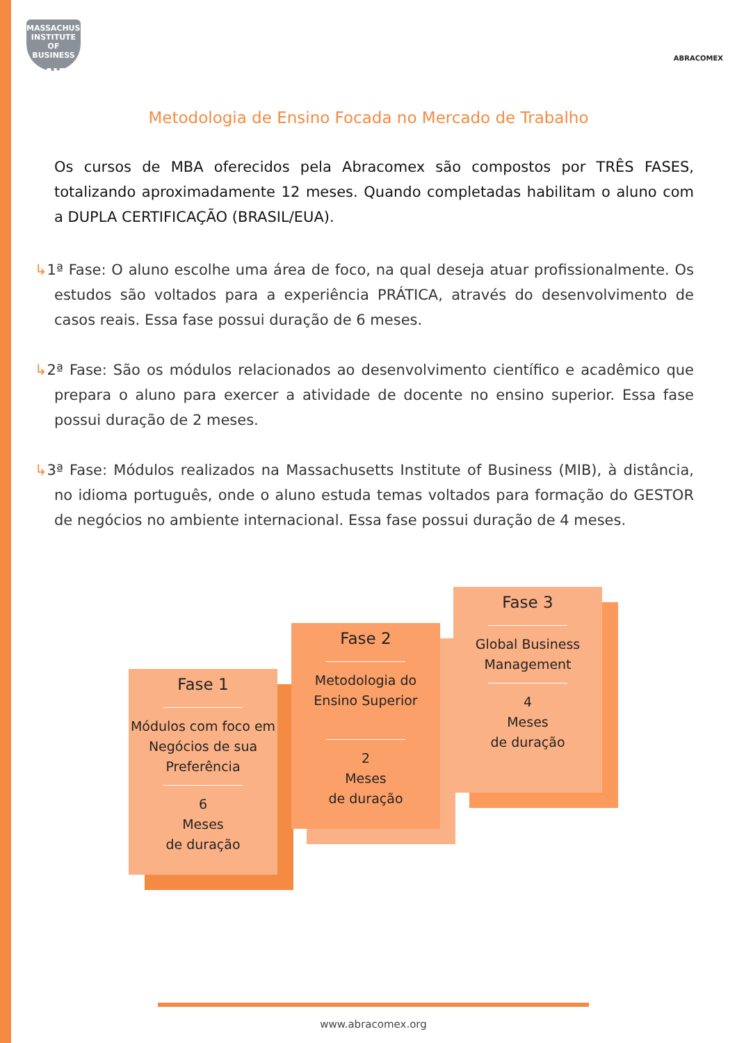MASSACHUSETTS INSTITUTE OF BUSINESS
MIB
ABRACOMEX
Metodologia de Ensino Focada no Mercado de Trabalho
Os cursos de MBA oferecidos pela Abracomex são compostos por TRÊS FASES, totalizando aproximadamente 12 meses. Quando completadas habilitam o aluno com a DUPLA CERTIFICAÇÃO (BRASIL/EUA).
↳1ª Fase: O aluno escolhe uma área de foco, na qual deseja atuar profissionalmente. Os estudos são voltados para a experiência PRÁTICA, através do desenvolvimento de casos reais. Essa fase possui duração de 6 meses.
↳2ª Fase: São os módulos relacionados ao desenvolvimento científico e acadêmico que prepara o aluno para exercer a atividade de docente no ensino superior. Essa fase possui duração de 2 meses.
↳3ª Fase: Módulos realizados na Massachusetts Institute of Business (MIB), à distância, no idioma português, onde o aluno estuda temas voltados para formação do GESTOR de negócios no ambiente internacional. Essa fase possui duração de 4 meses.
Fase 1
Módulos com foco em Negócios de sua Preferência
6
Meses
de duração
Fase 2
Metodologia do Ensino Superior
2
Meses
de duração
Fase 3
Global Business Management
4
Meses
de duração
www.abracomex.org